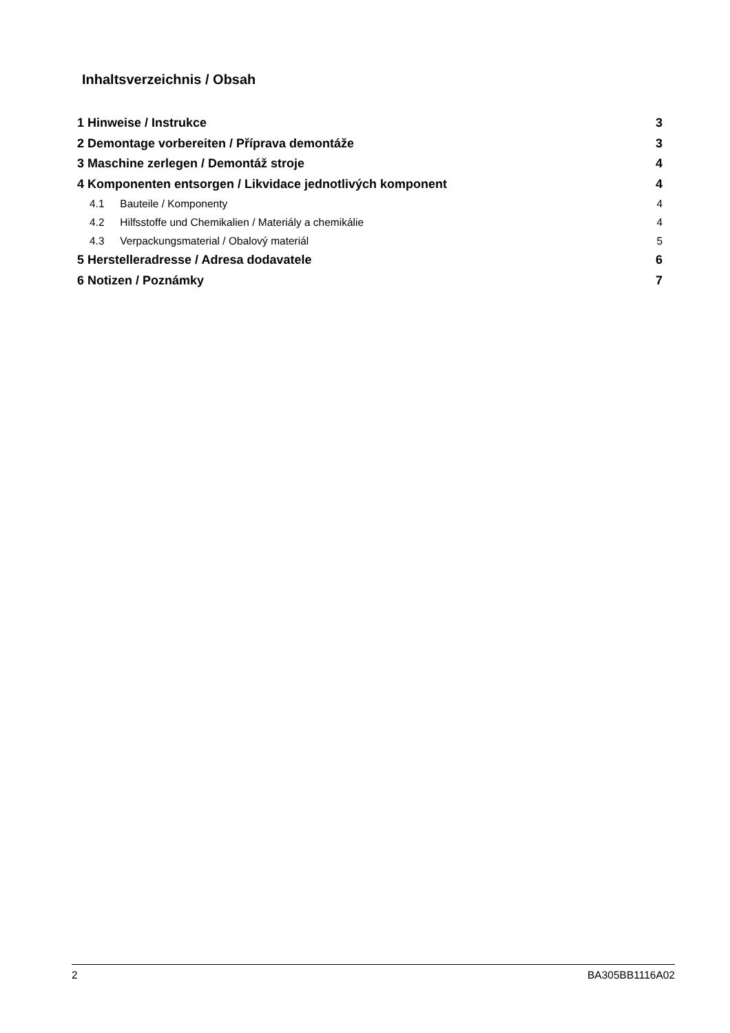Inhaltsverzeichnis / Obsah
1 Hinweise / Instrukce 3
2 Demontage vorbereiten / Příprava demontáže 3
3 Maschine zerlegen / Demontáž stroje 4
4 Komponenten entsorgen / Likvidace jednotlivých komponent 4
4.1 Bauteile / Komponenty 4
4.2 Hilfsstoffe und Chemikalien / Materiály a chemikálie 4
4.3 Verpackungsmaterial / Obalový materiál 5
5 Herstelleradresse / Adresa dodavatele 6
6 Notizen / Poznámky 7
2 BA305BB1116A02